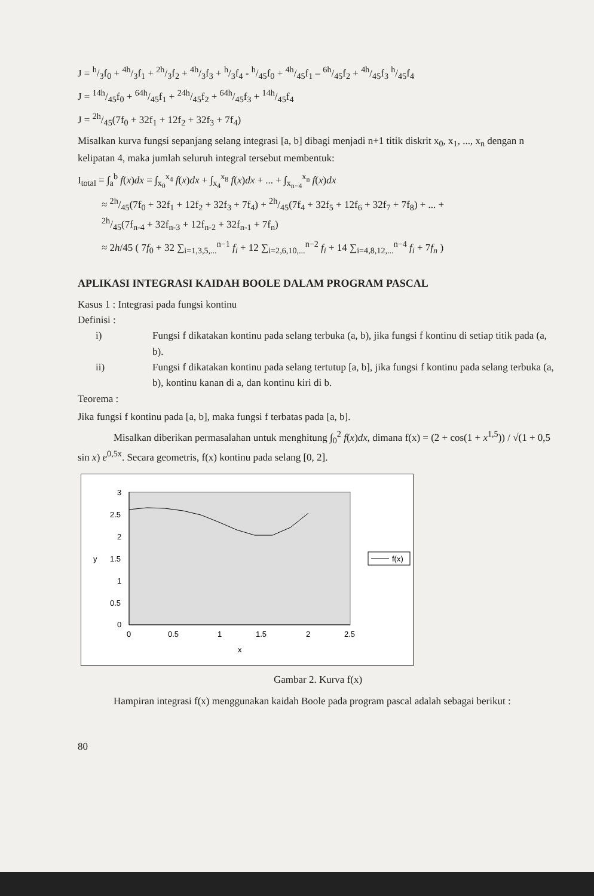J = h/3f<sub>0</sub> + 4h/3f<sub>1</sub> + 2h/3f<sub>2</sub> + 4h/3f<sub>3</sub> + h/3f<sub>4</sub> - h/45f<sub>0</sub> + 4h/45f<sub>1</sub> – 6h/45f<sub>2</sub> + 4h/45f<sub>3</sub> h/45f<sub>4</sub>
J = 14h/45f<sub>0</sub> + 64h/45f<sub>1</sub> + 24h/45f<sub>2</sub> + 64h/45f<sub>3</sub> + 14h/45f<sub>4</sub>
J = 2h/45(7f<sub>0</sub> + 32f<sub>1</sub> + 12f<sub>2</sub> + 32f<sub>3</sub> + 7f<sub>4</sub>)
Misalkan kurva fungsi sepanjang selang integrasi [a, b] dibagi menjadi n+1 titik diskrit x<sub>0</sub>, x<sub>1</sub>, ..., x<sub>n</sub> dengan n kelipatan 4, maka jumlah seluruh integral tersebut membentuk:
I<sub>total</sub> = ∫<sub>a</sub><sup>b</sup> f(x)dx = ∫<sub>x<sub>0</sub></sub><sup>x<sub>4</sub></sup> f(x)dx + ∫<sub>x<sub>4</sub></sub><sup>x<sub>8</sub></sup> f(x)dx + ... + ∫<sub>x<sub>n−4</sub></sub><sup>x<sub>n</sub></sup> f(x)dx
≈ 2h/45(7f<sub>0</sub> + 32f<sub>1</sub> + 12f<sub>2</sub> + 32f<sub>3</sub> + 7f<sub>4</sub>) + 2h/45(7f<sub>4</sub> + 32f<sub>5</sub> + 12f<sub>6</sub> + 32f<sub>7</sub> + 7f<sub>8</sub>) + ... +
2h/45(7f<sub>n-4</sub> + 32f<sub>n-3</sub> + 12f<sub>n-2</sub> + 32f<sub>n-1</sub> + 7f<sub>n</sub>)
≈ 2h/45 ( 7f<sub>0</sub> + 32 ∑<sub>i=1,3,5,...</sub><sup>n−1</sup> f<sub>i</sub> + 12 ∑<sub>i=2,6,10,...</sub><sup>n−2</sup> f<sub>i</sub> + 14 ∑<sub>i=4,8,12,...</sub><sup>n−4</sup> f<sub>i</sub> + 7f<sub>n</sub> )
APLIKASI INTEGRASI KAIDAH BOOLE DALAM PROGRAM PASCAL
Kasus 1 : Integrasi pada fungsi kontinu
Definisi :
i) Fungsi f dikatakan kontinu pada selang terbuka (a, b), jika fungsi f kontinu di setiap titik pada (a, b).
ii) Fungsi f dikatakan kontinu pada selang tertutup [a, b], jika fungsi f kontinu pada selang terbuka (a, b), kontinu kanan di a, dan kontinu kiri di b.
Teorema :
Jika fungsi f kontinu pada [a, b], maka fungsi f terbatas pada [a, b].
Misalkan diberikan permasalahan untuk menghitung ∫<sub>0</sub><sup>2</sup> f(x)dx, dimana f(x) = (2 + cos(1 + x<sup>1,5</sup>)) / √(1 + 0,5 sin x) e<sup>0,5x</sup>. Secara geometris, f(x) kontinu pada selang [0, 2].
3
2.5
2
1.5
1
0.5
0
y
0
0.5
1
1.5
2
2.5
x
f(x)
Gambar 2. Kurva f(x)
Hampiran integrasi f(x) menggunakan kaidah Boole pada program pascal adalah sebagai berikut :
80